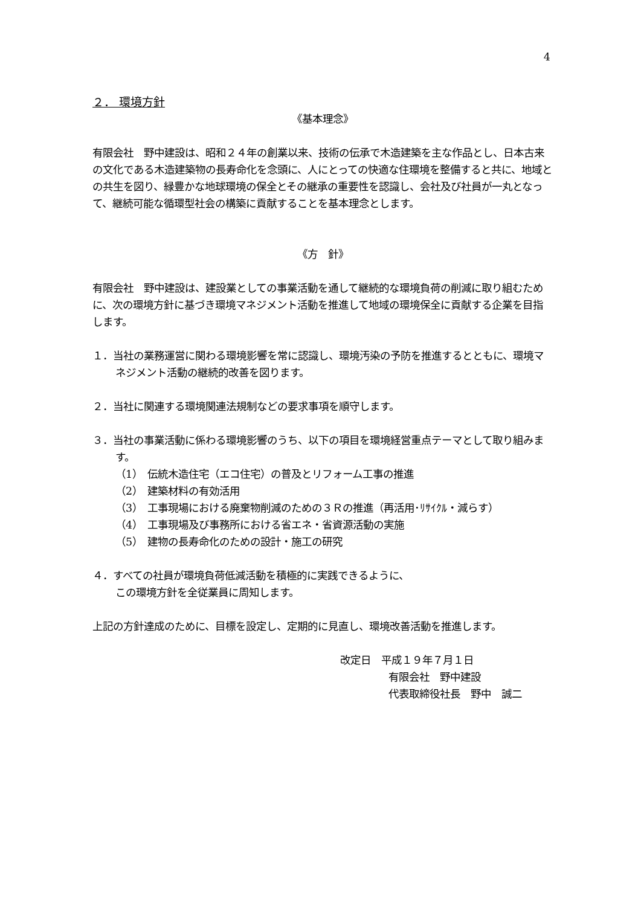4
２． 環境方針
《基本理念》
有限会社　野中建設は、昭和２４年の創業以来、技術の伝承で木造建築を主な作品とし、日本古来の文化である木造建築物の長寿命化を念頭に、人にとっての快適な住環境を整備すると共に、地域との共生を図り、緑豊かな地球環境の保全とその継承の重要性を認識し、会社及び社員が一丸となって、継続可能な循環型社会の構築に貢献することを基本理念とします。
《方　針》
有限会社　野中建設は、建設業としての事業活動を通して継続的な環境負荷の削減に取り組むために、次の環境方針に基づき環境マネジメント活動を推進して地域の環境保全に貢献する企業を目指します。
１．当社の業務運営に関わる環境影響を常に認識し、環境汚染の予防を推進するとともに、環境マネジメント活動の継続的改善を図ります。
２．当社に関連する環境関連法規制などの要求事項を順守します。
３．当社の事業活動に係わる環境影響のうち、以下の項目を環境経営重点テーマとして取り組みます。
（1）　伝統木造住宅（エコ住宅）の普及とリフォーム工事の推進
（2）　建築材料の有効活用
（3）　工事現場における廃棄物削減のための３Ｒの推進（再活用･ﾘｻｲｸﾙ・減らす）
（4）　工事現場及び事務所における省エネ・省資源活動の実施
（5）　建物の長寿命化のための設計・施工の研究
４．すべての社員が環境負荷低減活動を積極的に実践できるように、
この環境方針を全従業員に周知します。
上記の方針達成のために、目標を設定し、定期的に見直し、環境改善活動を推進します。
改定日　平成１９年７月１日
有限会社　野中建設
代表取締役社長　野中　誠二